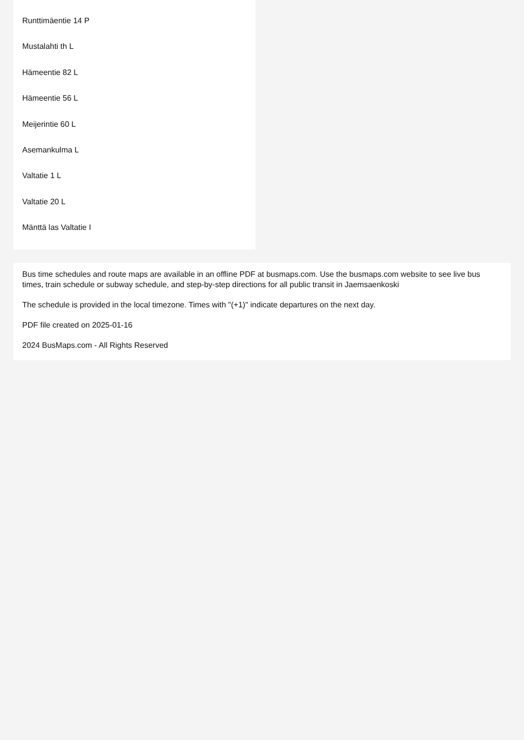Runttimäentie 14 P
Mustalahti th L
Hämeentie 82 L
Hämeentie 56 L
Meijerintie 60 L
Asemankulma L
Valtatie 1 L
Valtatie 20 L
Mänttä las Valtatie I
Bus time schedules and route maps are available in an offline PDF at busmaps.com. Use the busmaps.com website to see live bus times, train schedule or subway schedule, and step-by-step directions for all public transit in Jaemsaenkoski
The schedule is provided in the local timezone. Times with "(+1)" indicate departures on the next day.
PDF file created on 2025-01-16
2024 BusMaps.com - All Rights Reserved